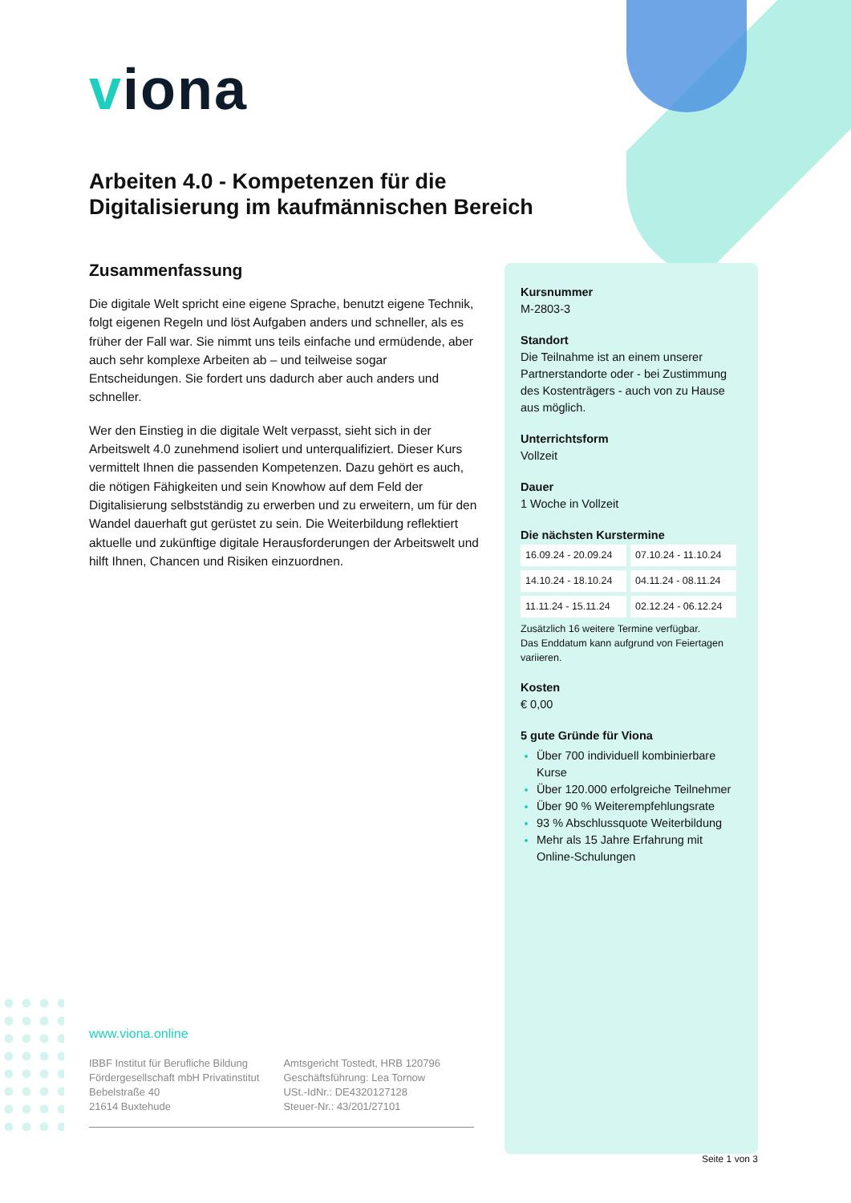viona
Arbeiten 4.0 - Kompetenzen für die Digitalisierung im kaufmännischen Bereich
Zusammenfassung
Die digitale Welt spricht eine eigene Sprache, benutzt eigene Technik, folgt eigenen Regeln und löst Aufgaben anders und schneller, als es früher der Fall war. Sie nimmt uns teils einfache und ermüdende, aber auch sehr komplexe Arbeiten ab – und teilweise sogar Entscheidungen. Sie fordert uns dadurch aber auch anders und schneller.
Wer den Einstieg in die digitale Welt verpasst, sieht sich in der Arbeitswelt 4.0 zunehmend isoliert und unterqualifiziert. Dieser Kurs vermittelt Ihnen die passenden Kompetenzen. Dazu gehört es auch, die nötigen Fähigkeiten und sein Knowhow auf dem Feld der Digitalisierung selbstständig zu erwerben und zu erweitern, um für den Wandel dauerhaft gut gerüstet zu sein. Die Weiterbildung reflektiert aktuelle und zukünftige digitale Herausforderungen der Arbeitswelt und hilft Ihnen, Chancen und Risiken einzuordnen.
Kursnummer
M-2803-3
Standort
Die Teilnahme ist an einem unserer Partnerstandorte oder - bei Zustimmung des Kostenträgers - auch von zu Hause aus möglich.
Unterrichtsform
Vollzeit
Dauer
1 Woche in Vollzeit
Die nächsten Kurstermine
| 16.09.24 - 20.09.24 | 07.10.24 - 11.10.24 |
| 14.10.24 - 18.10.24 | 04.11.24 - 08.11.24 |
| 11.11.24 - 15.11.24 | 02.12.24 - 06.12.24 |
Zusätzlich 16 weitere Termine verfügbar.
Das Enddatum kann aufgrund von Feiertagen variieren.
Kosten
€ 0,00
5 gute Gründe für Viona
Über 700 individuell kombinierbare Kurse
Über 120.000 erfolgreiche Teilnehmer
Über 90 % Weiterempfehlungsrate
93 % Abschlussquote Weiterbildung
Mehr als 15 Jahre Erfahrung mit Online-Schulungen
www.viona.online
IBBF Institut für Berufliche Bildung
Fördergesellschaft mbH Privatinstitut
Bebelstraße 40
21614 Buxtehude
Amtsgericht Tostedt, HRB 120796
Geschäftsführung: Lea Tornow
USt.-IdNr.: DE4320127128
Steuer-Nr.: 43/201/27101
Seite 1 von 3